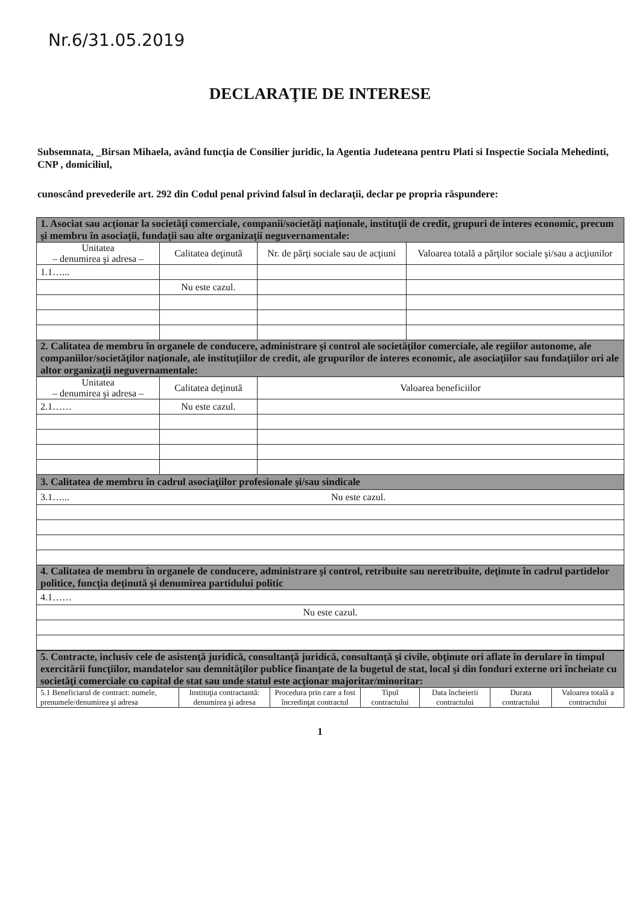Nr.6/31.05.2019
DECLARAŢIE DE INTERESE
Subsemnata, _Birsan Mihaela, având funcţia de Consilier juridic, la Agentia Judeteana pentru Plati si Inspectie Sociala Mehedinti, CNP , domiciliul,
cunoscând prevederile art. 292 din Codul penal privind falsul în declaraţii, declar pe propria răspundere:
| 1. Asociat sau acţionar la societăţi comerciale, companii/societăţi naţionale, instituţii de credit, grupuri de interes economic, precum şi membru în asociaţii, fundaţii sau alte organizaţii neguvernamentale: | | | |
| Unitatea – denumirea şi adresa – | Calitatea deţinută | Nr. de părţi sociale sau de acţiuni | Valoarea totală a părţilor sociale şi/sau a acţiunilor |
| 1.1…... | | | |
| | Nu este cazul. | | |
| 2. Calitatea de membru în organele de conducere, administrare şi control ale societăţilor comerciale, ale regiilor autonome, ale companiilor/societăţilor naţionale, ale instituţiilor de credit, ale grupurilor de interes economic, ale asociaţiilor sau fundaţiilor ori ale altor organizaţii neguvernamentale: | | | |
| Unitatea – denumirea şi adresa – | Calitatea deţinută | Valoarea beneficiilor | |
| 2.1…… | Nu este cazul. | | |
| 3. Calitatea de membru în cadrul asociaţiilor profesionale şi/sau sindicale | | | |
| 3.1…... Nu este cazul. | | | |
| 4. Calitatea de membru în organele de conducere, administrare şi control, retribuite sau neretribuite, deţinute în cadrul partidelor politice, funcţia deţinută şi denumirea partidului politic | | | |
| 4.1…… | | | |
| Nu este cazul. | | | |
| 5. Contracte, inclusiv cele de asistenţă juridică, consultanţă juridică, consultanţă şi civile, obţinute ori aflate în derulare în timpul exercitării funcţiilor, mandatelor sau demnităţilor publice finanţate de la bugetul de stat, local şi din fonduri externe ori încheiate cu societăţi comerciale cu capital de stat sau unde statul este acţionar majoritar/minoritar: | | | | | | |
| 5.1 Beneficiarul de contract: numele, prenumele/denumirea şi adresa | Instituţia contractantă: denumirea şi adresa | Procedura prin care a fost încredinţat contractul | Tipul contractului | Data încheierii contractului | Durata contractului | Valoarea totală a contractului |
1